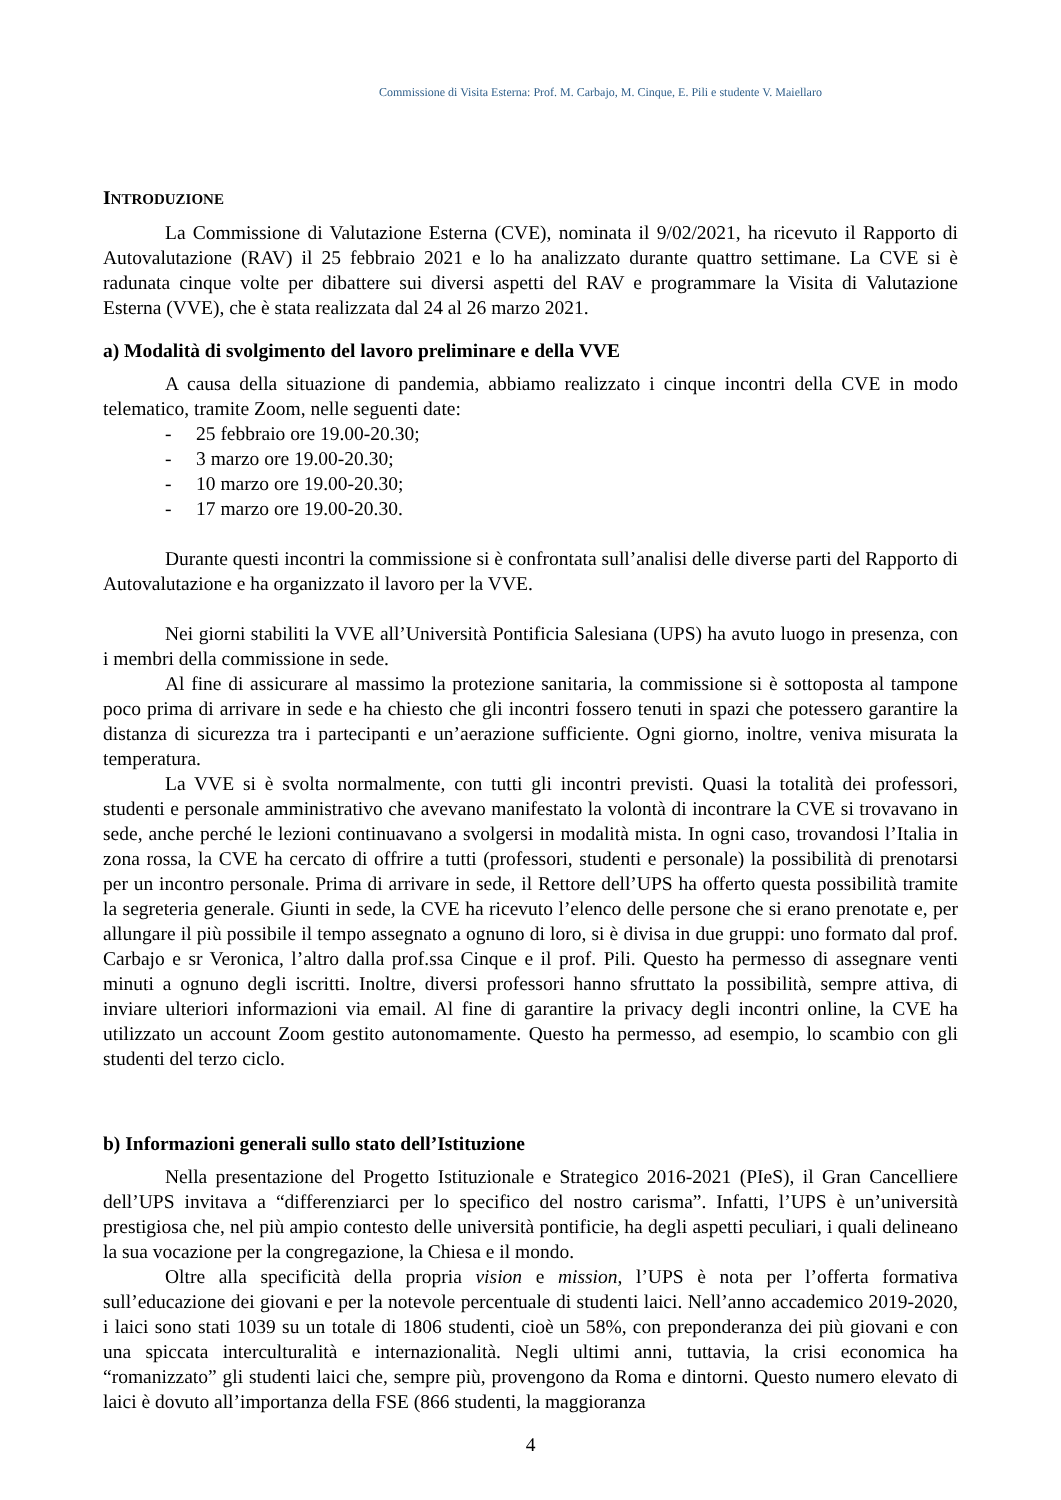Commissione di Visita Esterna: Prof. M. Carbajo, M. Cinque, E. Pili e studente V. Maiellaro
INTRODUZIONE
La Commissione di Valutazione Esterna (CVE), nominata il 9/02/2021, ha ricevuto il Rapporto di Autovalutazione (RAV) il 25 febbraio 2021 e lo ha analizzato durante quattro settimane. La CVE si è radunata cinque volte per dibattere sui diversi aspetti del RAV e programmare la Visita di Valutazione Esterna (VVE), che è stata realizzata dal 24 al 26 marzo 2021.
a) Modalità di svolgimento del lavoro preliminare e della VVE
A causa della situazione di pandemia, abbiamo realizzato i cinque incontri della CVE in modo telematico, tramite Zoom, nelle seguenti date:
- 25 febbraio ore 19.00-20.30;
- 3 marzo ore 19.00-20.30;
- 10 marzo ore 19.00-20.30;
- 17 marzo ore 19.00-20.30.
Durante questi incontri la commissione si è confrontata sull’analisi delle diverse parti del Rapporto di Autovalutazione e ha organizzato il lavoro per la VVE.
Nei giorni stabiliti la VVE all’Università Pontificia Salesiana (UPS) ha avuto luogo in presenza, con i membri della commissione in sede.
Al fine di assicurare al massimo la protezione sanitaria, la commissione si è sottoposta al tampone poco prima di arrivare in sede e ha chiesto che gli incontri fossero tenuti in spazi che potessero garantire la distanza di sicurezza tra i partecipanti e un’aerazione sufficiente. Ogni giorno, inoltre, veniva misurata la temperatura.
La VVE si è svolta normalmente, con tutti gli incontri previsti. Quasi la totalità dei professori, studenti e personale amministrativo che avevano manifestato la volontà di incontrare la CVE si trovavano in sede, anche perché le lezioni continuavano a svolgersi in modalità mista. In ogni caso, trovandosi l’Italia in zona rossa, la CVE ha cercato di offrire a tutti (professori, studenti e personale) la possibilità di prenotarsi per un incontro personale. Prima di arrivare in sede, il Rettore dell’UPS ha offerto questa possibilità tramite la segreteria generale. Giunti in sede, la CVE ha ricevuto l’elenco delle persone che si erano prenotate e, per allungare il più possibile il tempo assegnato a ognuno di loro, si è divisa in due gruppi: uno formato dal prof. Carbajo e sr Veronica, l’altro dalla prof.ssa Cinque e il prof. Pili. Questo ha permesso di assegnare venti minuti a ognuno degli iscritti. Inoltre, diversi professori hanno sfruttato la possibilità, sempre attiva, di inviare ulteriori informazioni via email. Al fine di garantire la privacy degli incontri online, la CVE ha utilizzato un account Zoom gestito autonomamente. Questo ha permesso, ad esempio, lo scambio con gli studenti del terzo ciclo.
b) Informazioni generali sullo stato dell’Istituzione
Nella presentazione del Progetto Istituzionale e Strategico 2016-2021 (PIeS), il Gran Cancelliere dell’UPS invitava a “differenziarci per lo specifico del nostro carisma”. Infatti, l’UPS è un’università prestigiosa che, nel più ampio contesto delle università pontificie, ha degli aspetti peculiari, i quali delineano la sua vocazione per la congregazione, la Chiesa e il mondo.
Oltre alla specificità della propria vision e mission, l’UPS è nota per l’offerta formativa sull’educazione dei giovani e per la notevole percentuale di studenti laici. Nell’anno accademico 2019-2020, i laici sono stati 1039 su un totale di 1806 studenti, cioè un 58%, con preponderanza dei più giovani e con una spiccata interculturalità e internazionalità. Negli ultimi anni, tuttavia, la crisi economica ha “romanizzato” gli studenti laici che, sempre più, provengono da Roma e dintorni. Questo numero elevato di laici è dovuto all’importanza della FSE (866 studenti, la maggioranza
4